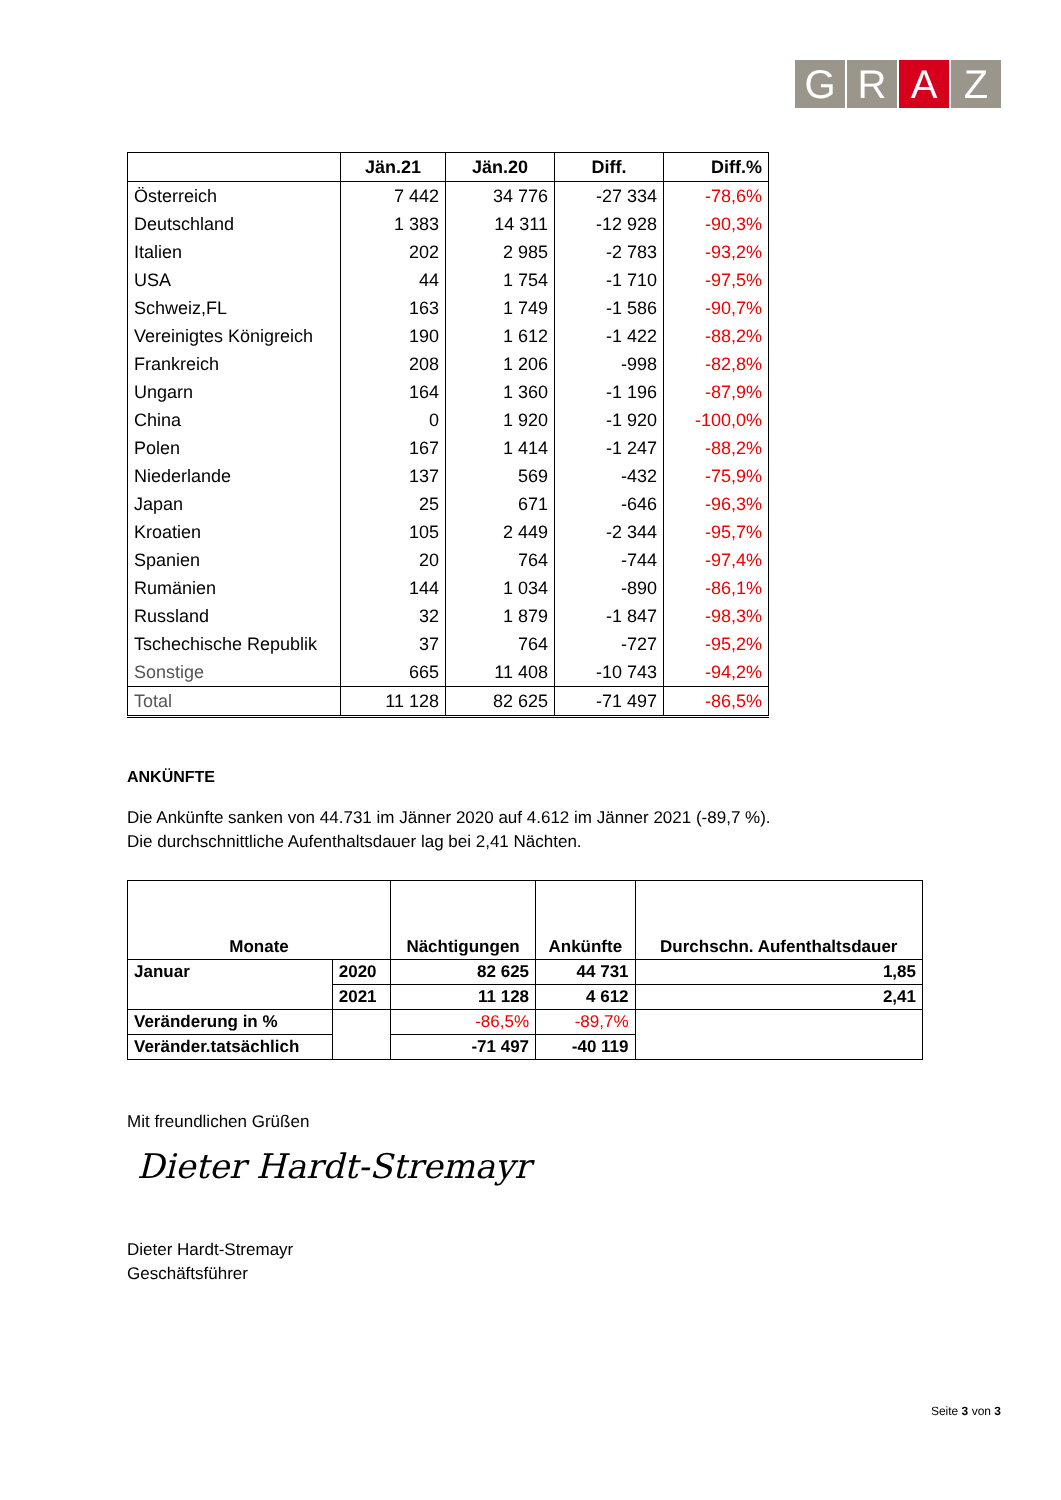G R A Z
| | Jän.21 | Jän.20 | Diff. | Diff.% |
| --- | --- | --- | --- | --- |
| Österreich | 7 442 | 34 776 | -27 334 | -78,6% |
| Deutschland | 1 383 | 14 311 | -12 928 | -90,3% |
| Italien | 202 | 2 985 | -2 783 | -93,2% |
| USA | 44 | 1 754 | -1 710 | -97,5% |
| Schweiz,FL | 163 | 1 749 | -1 586 | -90,7% |
| Vereinigtes Königreich | 190 | 1 612 | -1 422 | -88,2% |
| Frankreich | 208 | 1 206 | -998 | -82,8% |
| Ungarn | 164 | 1 360 | -1 196 | -87,9% |
| China | 0 | 1 920 | -1 920 | -100,0% |
| Polen | 167 | 1 414 | -1 247 | -88,2% |
| Niederlande | 137 | 569 | -432 | -75,9% |
| Japan | 25 | 671 | -646 | -96,3% |
| Kroatien | 105 | 2 449 | -2 344 | -95,7% |
| Spanien | 20 | 764 | -744 | -97,4% |
| Rumänien | 144 | 1 034 | -890 | -86,1% |
| Russland | 32 | 1 879 | -1 847 | -98,3% |
| Tschechische Republik | 37 | 764 | -727 | -95,2% |
| Sonstige | 665 | 11 408 | -10 743 | -94,2% |
| Total | 11 128 | 82 625 | -71 497 | -86,5% |
ANKÜNFTE
Die Ankünfte sanken von 44.731 im Jänner 2020 auf 4.612 im Jänner 2021 (-89,7 %).
Die durchschnittliche Aufenthaltsdauer lag bei 2,41 Nächten.
| Monate | | Nächtigungen | Ankünfte | Durchschn. Aufenthaltsdauer |
| --- | --- | --- | --- | --- |
| Januar | 2020 | 82 625 | 44 731 | 1,85 |
| | 2021 | 11 128 | 4 612 | 2,41 |
| Veränderung in % | | -86,5% | -89,7% | |
| Veränder.tatsächlich | | -71 497 | -40 119 | |
Mit freundlichen Grüßen
Dieter Hardt-Stremayr
Dieter Hardt-Stremayr
Geschäftsführer
Seite 3 von 3